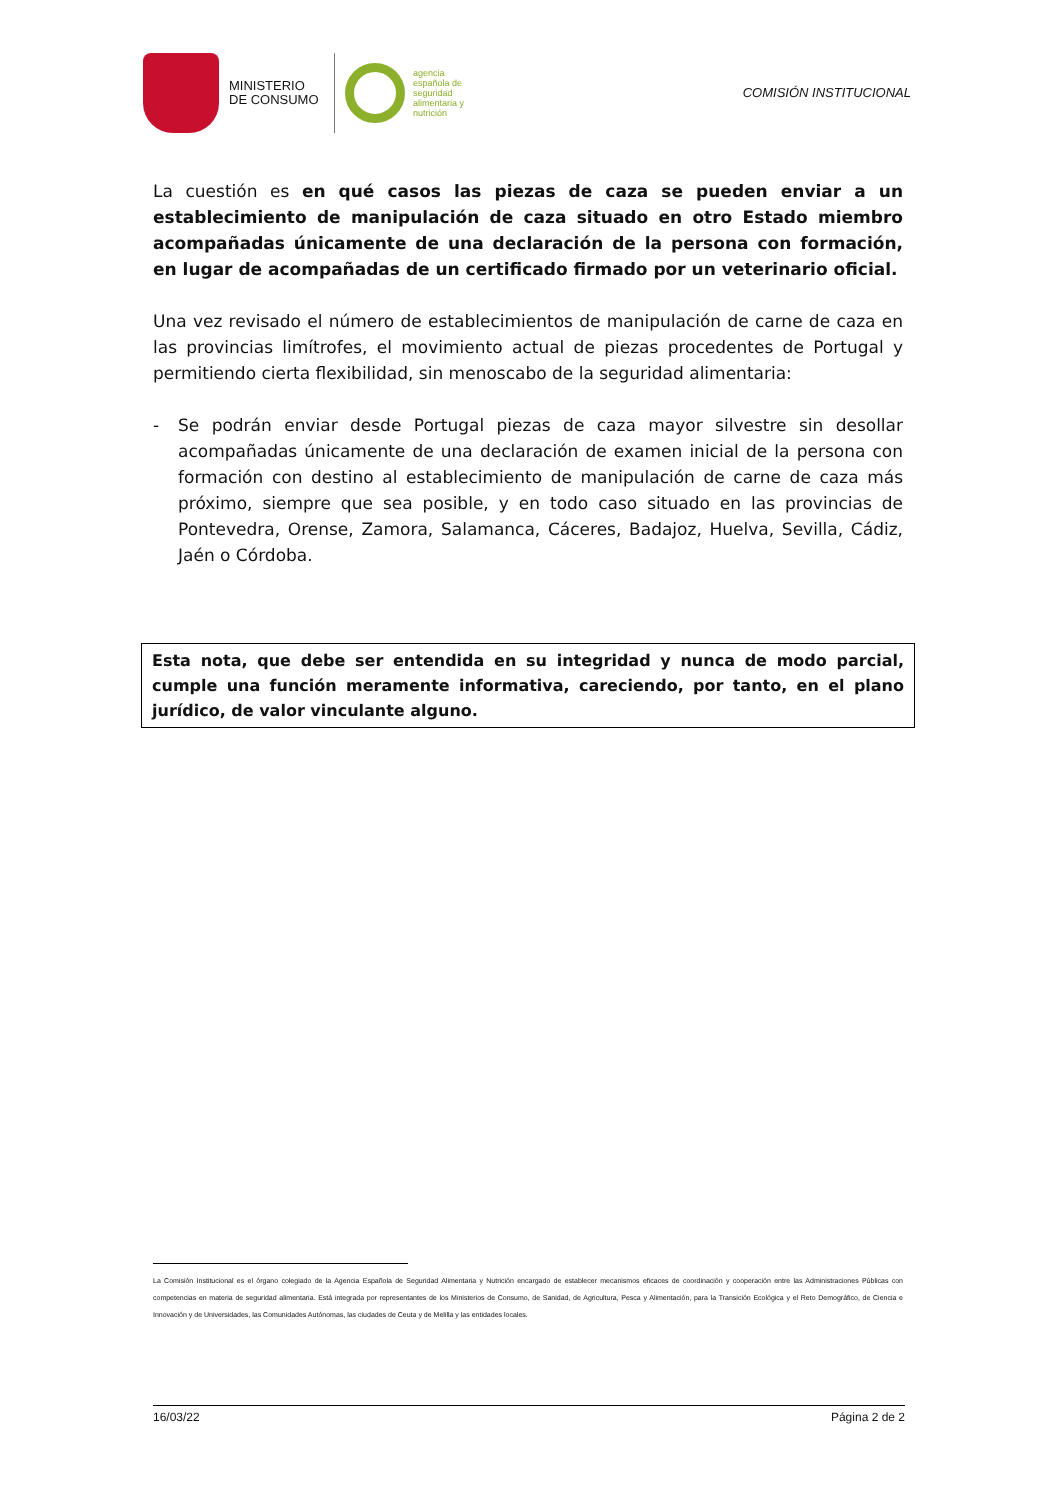MINISTERIO
DE CONSUMO
agencia
española de
seguridad
alimentaria y
nutrición
COMISIÓN INSTITUCIONAL
La cuestión es en qué casos las piezas de caza se pueden enviar a un establecimiento de manipulación de caza situado en otro Estado miembro acompañadas únicamente de una declaración de la persona con formación, en lugar de acompañadas de un certificado firmado por un veterinario oficial.
Una vez revisado el número de establecimientos de manipulación de carne de caza en las provincias limítrofes, el movimiento actual de piezas procedentes de Portugal y permitiendo cierta flexibilidad, sin menoscabo de la seguridad alimentaria:
- Se podrán enviar desde Portugal piezas de caza mayor silvestre sin desollar acompañadas únicamente de una declaración de examen inicial de la persona con formación con destino al establecimiento de manipulación de carne de caza más próximo, siempre que sea posible, y en todo caso situado en las provincias de Pontevedra, Orense, Zamora, Salamanca, Cáceres, Badajoz, Huelva, Sevilla, Cádiz, Jaén o Córdoba.
Esta nota, que debe ser entendida en su integridad y nunca de modo parcial, cumple una función meramente informativa, careciendo, por tanto, en el plano jurídico, de valor vinculante alguno.
La Comisión Institucional es el órgano colegiado de la Agencia Española de Seguridad Alimentaria y Nutrición encargado de establecer mecanismos eficaces de coordinación y cooperación entre las Administraciones Públicas con competencias en materia de seguridad alimentaria. Está integrada por representantes de los Ministerios de Consumo, de Sanidad, de Agricultura, Pesca y Alimentación, para la Transición Ecológica y el Reto Demográfico, de Ciencia e Innovación y de Universidades, las Comunidades Autónomas, las ciudades de Ceuta y de Melilla y las entidades locales.
16/03/22 Página 2 de 2